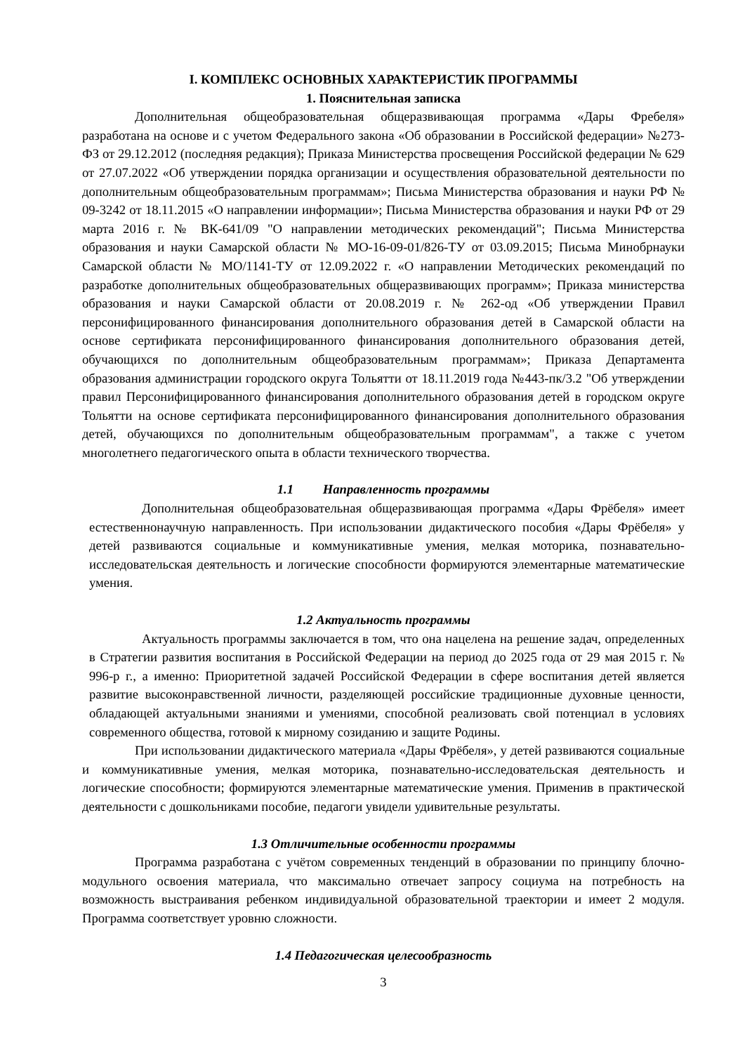I. КОМПЛЕКС ОСНОВНЫХ ХАРАКТЕРИСТИК ПРОГРАММЫ
1. Пояснительная записка
Дополнительная общеобразовательная общеразвивающая программа «Дары Фребеля» разработана на основе и с учетом Федерального закона «Об образовании в Российской федерации» №273-ФЗ от 29.12.2012 (последняя редакция); Приказа Министерства просвещения Российской федерации № 629 от 27.07.2022 «Об утверждении порядка организации и осуществления образовательной деятельности по дополнительным общеобразовательным программам»; Письма Министерства образования и науки РФ № 09-3242 от 18.11.2015 «О направлении информации»; Письма Министерства образования и науки РФ от 29 марта 2016 г. № ВК-641/09 "О направлении методических рекомендаций"; Письма Министерства образования и науки Самарской области № МО-16-09-01/826-ТУ от 03.09.2015; Письма Минобрнауки Самарской области № МО/1141-ТУ от 12.09.2022 г. «О направлении Методических рекомендаций по разработке дополнительных общеобразовательных общеразвивающих программ»; Приказа министерства образования и науки Самарской области от 20.08.2019 г. № 262-од «Об утверждении Правил персонифицированного финансирования дополнительного образования детей в Самарской области на основе сертификата персонифицированного финансирования дополнительного образования детей, обучающихся по дополнительным общеобразовательным программам»; Приказа Департамента образования администрации городского округа Тольятти от 18.11.2019 года №443-пк/3.2 "Об утверждении правил Персонифицированного финансирования дополнительного образования детей в городском округе Тольятти на основе сертификата персонифицированного финансирования дополнительного образования детей, обучающихся по дополнительным общеобразовательным программам", а также с учетом многолетнего педагогического опыта в области технического творчества.
1.1 Направленность программы
Дополнительная общеобразовательная общеразвивающая программа «Дары Фрёбеля» имеет естественнонаучную направленность. При использовании дидактического пособия «Дары Фрёбеля» у детей развиваются социальные и коммуникативные умения, мелкая моторика, познавательно-исследовательская деятельность и логические способности формируются элементарные математические умения.
1.2 Актуальность программы
Актуальность программы заключается в том, что она нацелена на решение задач, определенных в Стратегии развития воспитания в Российской Федерации на период до 2025 года от 29 мая 2015 г. № 996-р г., а именно: Приоритетной задачей Российской Федерации в сфере воспитания детей является развитие высоконравственной личности, разделяющей российские традиционные духовные ценности, обладающей актуальными знаниями и умениями, способной реализовать свой потенциал в условиях современного общества, готовой к мирному созиданию и защите Родины.
При использовании дидактического материала «Дары Фрёбеля», у детей развиваются социальные и коммуникативные умения, мелкая моторика, познавательно-исследовательская деятельность и логические способности; формируются элементарные математические умения. Применив в практической деятельности с дошкольниками пособие, педагоги увидели удивительные результаты.
1.3 Отличительные особенности программы
Программа разработана с учётом современных тенденций в образовании по принципу блочно-модульного освоения материала, что максимально отвечает запросу социума на потребность на возможность выстраивания ребенком индивидуальной образовательной траектории и имеет 2 модуля. Программа соответствует уровню сложности.
1.4 Педагогическая целесообразность
3